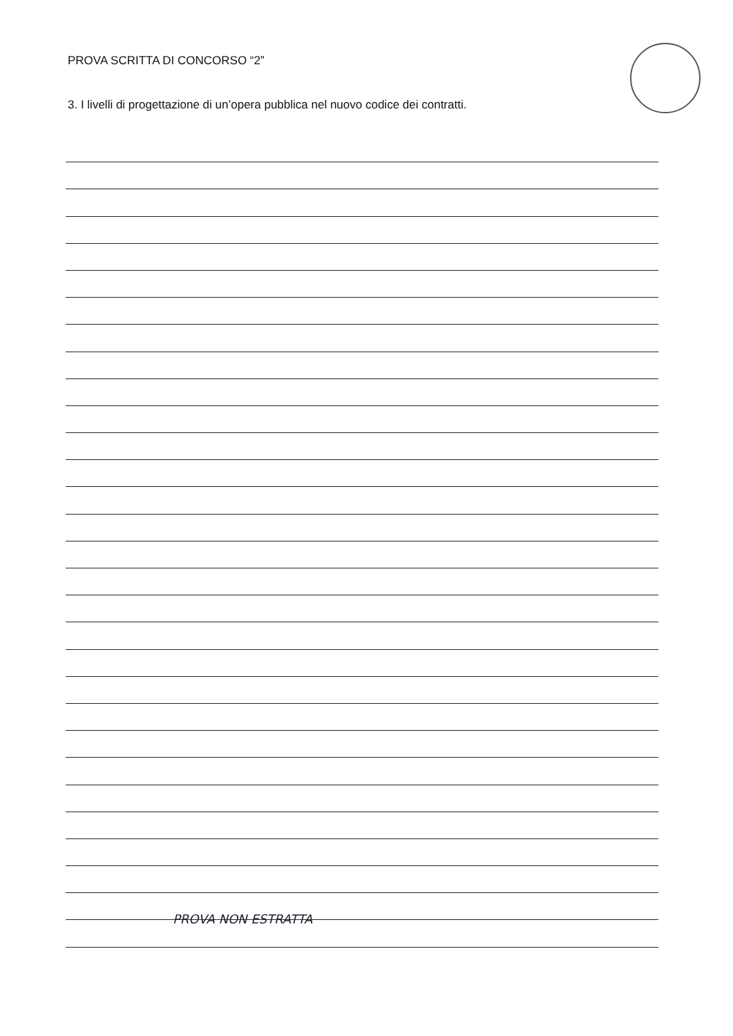PROVA SCRITTA DI CONCORSO “2”
3. I livelli di progettazione di un’opera pubblica nel nuovo codice dei contratti.
PROVA NON ESTRATTA